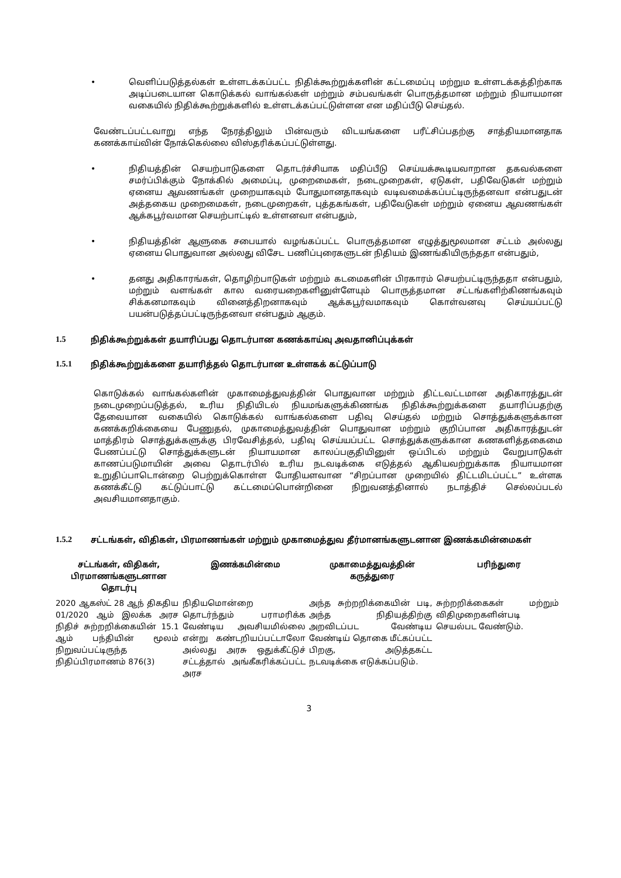• வெளிப்படுத்தல்கள் உள்ளடக்கப்பட்ட நிதிக்கூற்றுக்களின் கட்டமைப்பு மற்றும உள்ளடக்கத்திற்காக அடிப்படையான கொடுக்கல் வாங்கல்கள் மற்றும் சம்பவங்கள் பொருத்தமான மற்றும் நியாயமான வகையில் நிதிக்கூற்றுக்களில் உள்ளடக்கப்பட்டுள்ளன என மதிப்பீடு செய்தல்.
வேண்டப்பட்டவாறு எந்த நேரத்திலும் பின்வரும் விடயங்களை பரீட்சிப்பதற்கு சாத்தியமானதாக கணக்காய்வின் நோக்கெல்லை விஸ்தரிக்கப்பட்டுள்ளது.
• நிதியத்தின் செயற்பாடுகளை தொடர்ச்சியாக மதிப்பீடு செய்யக்கூடியவாறான தகவல்களை சமர்ப்பிக்கும் நோக்கில் அமைப்பு, முறைமைகள், நடைமுறைகள், ஏடுகள், பதிவேடுகள் மற்றும் ஏனைய ஆவணங்கள் முறையாகவும் போதுமானதாகவும் வடிவமைக்கப்பட்டிருந்தனவா என்பதுடன் அத்தகைய முறைமைகள், நடைமுறைகள், புத்தகங்கள், பதிவேடுகள் மற்றும் ஏனைய ஆவணங்கள் ஆக்கபூர்வமான செயற்பாட்டில் உள்ளனவா என்பதும்,
• நிதியத்தின் ஆளுகை சபையால் வழங்கப்பட்ட பொருத்தமான எழுத்துமூலமான சட்டம் அல்லது ஏனைய பொதுவான அல்லது விசேட பணிப்புரைகளுடன் நிதியம் இணங்கியிருந்ததா என்பதும்,
• தனது அதிகாரங்கள், தொழிற்பாடுகள் மற்றும் கடமைகளின் பிரகாரம் செயற்பட்டிருந்ததா என்பதும், மற்றும் வளங்கள் கால வரையறைகளினுள்ளேயும் பொருத்தமான சட்டங்களிற்கிணங்கவும் சிக்கனமாகவும் வினைத்திறனாகவும் ஆக்கபூர்வமாகவும் கொள்வனவு செய்யப்பட்டு பயன்படுத்தப்பட்டிருந்தனவா என்பதும் ஆகும்.
1.5 நிதிக்கூற்றுக்கள் தயாரிப்பது தொடர்பான கணக்காய்வு அவதானிப்புக்கள்
1.5.1 நிதிக்கூற்றுக்களை தயாரித்தல் தொடர்பான உள்ளகக் கட்டுப்பாடு
கொடுக்கல் வாங்கல்களின் முகாமைத்துவத்தின் பொதுவான மற்றும் திட்டவட்டமான அதிகாரத்துடன் நடைமுறைப்படுத்தல், உரிய நிதியிடல் நியமங்களுக்கிணங்க நிதிக்கூற்றுக்களை தயாரிப்பதற்கு தேவையான வகையில் கொடுக்கல் வாங்கல்களை பதிவு செய்தல் மற்றும் சொத்துக்களுக்கான கணக்கறிக்கையை பேணுதல், முகாமைத்துவத்தின் பொதுவான மற்றும் குறிப்பான அதிகாரத்துடன் மாத்திரம் சொத்துக்களுக்கு பிரவேசித்தல், பதிவு செய்யப்பட்ட சொத்துக்களுக்கான கணகளித்தகைமை பேணப்பட்டு சொத்துக்களுடன் நியாயமான காலப்பகுதியினுள் ஒப்பிடல் மற்றும் வேறுபாடுகள் காணப்படுமாயின் அவை தொடர்பில் உரிய நடவடிக்கை எடுத்தல் ஆகியவற்றுக்காக நியாயமான உறுதிப்பாடொன்றை பெற்றுக்கொள்ள போதியளவான “சிறப்பான முறையில் திட்டமிடப்பட்ட” உள்ளக கணக்கீட்டு கட்டுப்பாட்டு கட்டமைப்பொன்றினை நிறுவனத்தினால் நடாத்திச் செல்லப்படல் அவசியமானதாகும்.
1.5.2 சட்டங்கள், விதிகள், பிரமாணங்கள் மற்றும் முகாமைத்துவ தீர்மானங்களுடனான இணக்கமின்மைகள்
| சட்டங்கள், விதிகள், பிரமாணங்களுடனான தொடர்பு | இணக்கமின்மை | முகாமைத்துவத்தின் கருத்துரை | பரிந்துரை |
| --- | --- | --- | --- |
| 2020 ஆகஸ்ட் 28 ஆந் திகதிய 01/2020 ஆம் இலக்க அரச நிதிச் சுற்றறிக்கையின் 15.1 ஆம் பந்தியின் மூலம் நிறுவப்பட்டிருந்த நிதிப்பிரமாணம் 876(3) | நிதியமொன்றை தொடர்ந்தும் பராமரிக்க வேண்டிய அவசியமில்லை என்று கண்டறியப்பட்டாலோ அல்லது அரசு ஒதுக்கீட்டுச் சட்டத்தால் அங்கீகரிக்கப்பட்ட அரச | அந்த சுற்றறிக்கையின் படி, அந்த நிதியத்திற்கு அறவிடப்பட வேண்டிய வேண்டிய் தொகை மீட்கப்பட்ட பிறகு, அடுத்தகட்ட நடவடிக்கை எடுக்கப்படும். | சுற்றறிக்கைகள் மற்றும் விதிமுறைகளின்படி செயல்பட வேண்டும். |
3